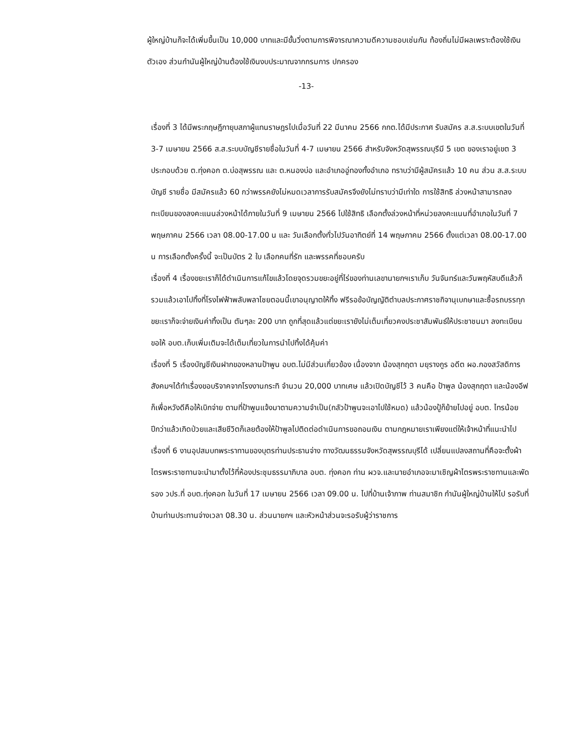ผู้ใหญ่บ้านก็จะได้เพิ่มขึ้นเป็น 10,000 บาทและมีขั้นวิ่งตามการพิจารณาความดีความชอบเช่นกัน ท้องถิ่นไม่มีผลเพราะต้องใช้เงินตัวเอง ส่วนกำนันผู้ใหญ่บ้านต้องใช้เงินงบประมาณจากกรมการ ปกครอง
-13-
เรื่องที่ 3 ได้มีพระกฤษฎีกายุบสภาผู้แทนราษฎรไปเมื่อวันที่ 22 มีนาคม 2566 กกต.ได้มีประกาศ รับสมัคร ส.ส.ระบบเขตในวันที่ 3-7 เมษายน 2566 ส.ส.ระบบบัญชีรายชื่อในวันที่ 4-7 เมษายน 2566 สำหรับจังหวัดสุพรรณบุรีมี 5 เขต ของเราอยู่เขต 3 ประกอบด้วย ต.ทุ่งคอก ต.บ่อสุพรรณ และ ต.หนองบ่อ และอำเภออู่ทองทั้งอำเภอ ทราบว่ามีผู้สมัครแล้ว 10 คน ส่วน ส.ส.ระบบบัญชี รายชื่อ มีสมัครแล้ว 60 กว่าพรรคยังไม่หมดเวลาการรับสมัครจึงยังไม่ทราบว่ามีเท่าใด การใช้สิทธิ ล่วงหน้าสามารถลงทะเบียนของลงคะแนนล่วงหน้าได้ภายในวันที่ 9 เมษายน 2566 ไปใช้สิทธิ เลือกตั้งล่วงหน้าที่หน่วยลงคะแนนที่อำเภอในวันที่ 7 พฤษภาคม 2566 เวลา 08.00-17.00 น และ วันเลือกตั้งทั่วไปวันอาทิตย์ที่ 14 พฤษภาคม 2566 ตั้งแต่เวลา 08.00-17.00 น การเลือกตั้งครั้งนี้ จะเป็นบัตร 2 ใบ เลือกคนที่รัก และพรรคที่ชอบครับ
เรื่องที่ 4 เรื่องขยะเราก็ได้ดำเนินการแก้ไขแล้วโดยจุดรวมขยะอยู่ที่ไร่ของท่านเลขานายกฯเราเก็บ วันจันทร์และวันพฤหัสบดีแล้วก็รวมแล้วเอาไปทิ้งที่โรงไฟฟ้าพลับพลาไชยตอนนี้เขาอนุญาตให้ทิ้ง ฟรีรอข้อบัญญัติตำบลประกาศราชกิจานุเบกษาและซื้อรถบรรทุกขยะเราก็จะจ่ายเงินค่าทิ้งเป็น ตันๆละ 200 บาท ถูกที่สุดแล้วแต่ขยะเรายังไม่เต็มเที่ยวคงประชาสัมพันธ์ให้ประชาชนมา ลงทะเบียน ขอให้ อบต.เก็บเพิ่มเติมจะได้เต็มเที่ยวในการนำไปทิ้งได้คุ้มค่า
เรื่องที่ 5 เรื่องบัญชีเงินฝากของหลานป้าพูน อบต.ไม่มีส่วนเกี่ยวข้อง เนื่องจาก น้องสุกฤตา มยุรางกูร อดีต ผอ.กองสวัสดิการสังคมฯได้ทำเรื่องขอบริจาคจากโรงงานกระทิ จำนวน 20,000 บาทเศษ แล้วเปิดบัญชีไว้ 3 คนคือ ป้าพูล น้องสุกฤตา และน้องอีฟ ก็เพื่อหวังดีคือให้เบิกจ่าย ตามที่ป้าพูนแจ้งมาตามความจำเป็น(กลัวป้าพูนจะเอาไปใช้หมด) แล้วน้องปู้ก็ย้ายไปอยู่ อบต. ไทรน้อย ปีกว่าแล้วเกิดป่วยและเสียชีวิตก็เลยต้องให้ป้าพูลไปติดต่อดำเนินการขอถอนเงิน ตามกฎหมายเราเพียงแต่ให้เจ้าหน้าที่แนะนำไป
เรื่องที่ 6 งานอุปสมบทพระราทานของบุตรท่านประธานจ่าง ทางวัฒนธรรมจังหวัดสุพรรณบุรีได้ เปลี่ยนแปลงสถานที่คือจะตั้งผ้าไตรพระราชทานจะนำมาตั้งไว้ที่ห้องประชุมธรรมาภิบาล อบต. ทุ่งคอก ท่าน ผวจ.และนายอำเภอจะมาเชิญผ้าไตรพระราชทานและพัดรอง วปร.ที่ อบต.ทุ่งคอก ในวันที่ 17 เมษายน 2566 เวลา 09.00 น. ไปที่บ้านเจ้าภาพ ท่านสมาชิก กำนันผู้ใหญ่บ้านให้ไป รอรับที่บ้านท่านประทานจ่างเวลา 08.30 น. ส่วนนายกฯ และหัวหน้าส่วนจะรอรับผู้ว่าราชการ